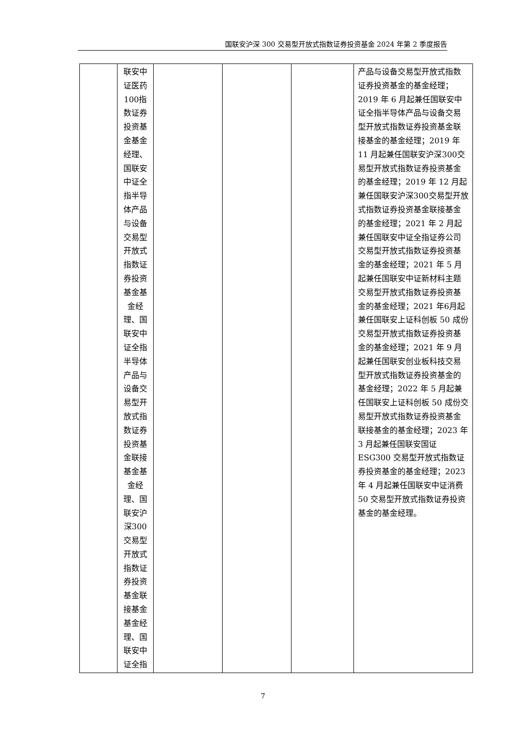国联安沪深 300 交易型开放式指数证券投资基金 2024 年第 2 季度报告
| | 联安中证医药100指数证券投资基金基金经理、国联安中证全指半导体产品与设备交易型开放式指数证券投资基金基金经理、国联安中证全指半导体产品与设备交易型开放式指数证券投资基金联接基金基金经理、国联安沪深300交易型开放式指数证券投资基金联接基金基金经理、国联安中证全指 | | | | 产品与设备交易型开放式指数证券投资基金的基金经理；2019 年 6 月起兼任国联安中证全指半导体产品与设备交易型开放式指数证券投资基金联接基金的基金经理；2019 年 11 月起兼任国联安沪深300交易型开放式指数证券投资基金的基金经理；2019 年 12 月起兼任国联安沪深300交易型开放式指数证券投资基金联接基金的基金经理；2021 年 2 月起兼任国联安中证全指证券公司交易型开放式指数证券投资基金的基金经理；2021 年 5 月起兼任国联安中证新材料主题交易型开放式指数证券投资基金的基金经理；2021 年6月起兼任国联安上证科创板 50 成份交易型开放式指数证券投资基金的基金经理；2021 年 9 月起兼任国联安创业板科技交易型开放式指数证券投资基金的基金经理；2022 年 5 月起兼任国联安上证科创板 50 成份交易型开放式指数证券投资基金联接基金的基金经理；2023 年 3 月起兼任国联安国证 ESG300 交易型开放式指数证券投资基金的基金经理；2023 年 4 月起兼任国联安中证消费 50 交易型开放式指数证券投资基金的基金经理。 |
7